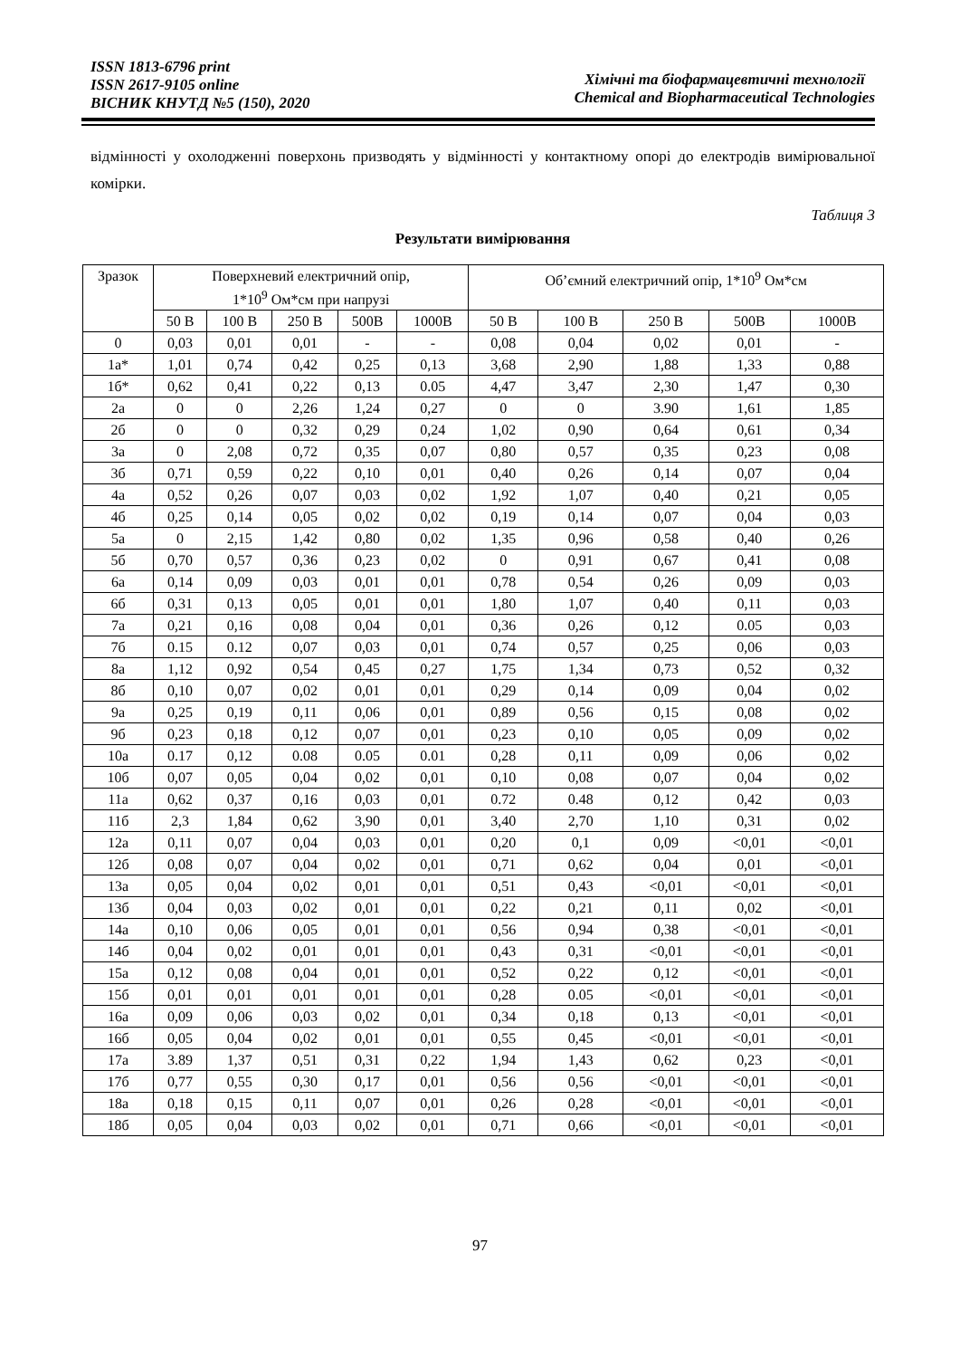ISSN 1813-6796 print
ISSN 2617-9105 online
ВІСНИК КНУТД №5 (150), 2020
Хімічні та біофармацевтичні технології
Chemical and Biopharmaceutical Technologies
відмінності у охолодженні поверхонь призводять у відмінності у контактному опорі до електродів вимірювальної комірки.
Таблиця 3
Результати вимірювання
| Зразок | Поверхневий електричний опір, 1*10<sup>9</sup> Ом*см при напрузі | | | | | Об’ємний електричний опір, 1*10<sup>9</sup> Ом*см | | | | |
| --- | --- | --- | --- | --- | --- | --- | --- | --- | --- | --- |
| | 50 В | 100 В | 250 В | 500В | 1000В | 50 В | 100 В | 250 В | 500В | 1000В |
| 0 | 0,03 | 0,01 | 0,01 | - | - | 0,08 | 0,04 | 0,02 | 0,01 | - |
| 1а* | 1,01 | 0,74 | 0,42 | 0,25 | 0,13 | 3,68 | 2,90 | 1,88 | 1,33 | 0,88 |
| 1б* | 0,62 | 0,41 | 0,22 | 0,13 | 0.05 | 4,47 | 3,47 | 2,30 | 1,47 | 0,30 |
| 2а | 0 | 0 | 2,26 | 1,24 | 0,27 | 0 | 0 | 3.90 | 1,61 | 1,85 |
| 2б | 0 | 0 | 0,32 | 0,29 | 0,24 | 1,02 | 0,90 | 0,64 | 0,61 | 0,34 |
| 3а | 0 | 2,08 | 0,72 | 0,35 | 0,07 | 0,80 | 0,57 | 0,35 | 0,23 | 0,08 |
| 3б | 0,71 | 0,59 | 0,22 | 0,10 | 0,01 | 0,40 | 0,26 | 0,14 | 0,07 | 0,04 |
| 4а | 0,52 | 0,26 | 0,07 | 0,03 | 0,02 | 1,92 | 1,07 | 0,40 | 0,21 | 0,05 |
| 4б | 0,25 | 0,14 | 0,05 | 0,02 | 0,02 | 0,19 | 0,14 | 0,07 | 0,04 | 0,03 |
| 5а | 0 | 2,15 | 1,42 | 0,80 | 0,02 | 1,35 | 0,96 | 0,58 | 0,40 | 0,26 |
| 5б | 0,70 | 0,57 | 0,36 | 0,23 | 0,02 | 0 | 0,91 | 0,67 | 0,41 | 0,08 |
| 6а | 0,14 | 0,09 | 0,03 | 0,01 | 0,01 | 0,78 | 0,54 | 0,26 | 0,09 | 0,03 |
| 6б | 0,31 | 0,13 | 0,05 | 0,01 | 0,01 | 1,80 | 1,07 | 0,40 | 0,11 | 0,03 |
| 7а | 0,21 | 0,16 | 0,08 | 0,04 | 0,01 | 0,36 | 0,26 | 0,12 | 0.05 | 0,03 |
| 7б | 0.15 | 0.12 | 0,07 | 0,03 | 0,01 | 0,74 | 0,57 | 0,25 | 0,06 | 0,03 |
| 8а | 1,12 | 0,92 | 0,54 | 0,45 | 0,27 | 1,75 | 1,34 | 0,73 | 0,52 | 0,32 |
| 8б | 0,10 | 0,07 | 0,02 | 0,01 | 0,01 | 0,29 | 0,14 | 0,09 | 0,04 | 0,02 |
| 9а | 0,25 | 0,19 | 0,11 | 0,06 | 0,01 | 0,89 | 0,56 | 0,15 | 0,08 | 0,02 |
| 9б | 0,23 | 0,18 | 0,12 | 0,07 | 0,01 | 0,23 | 0,10 | 0,05 | 0,09 | 0,02 |
| 10а | 0.17 | 0,12 | 0.08 | 0.05 | 0.01 | 0,28 | 0,11 | 0,09 | 0,06 | 0,02 |
| 10б | 0,07 | 0,05 | 0,04 | 0,02 | 0,01 | 0,10 | 0,08 | 0,07 | 0,04 | 0,02 |
| 11а | 0,62 | 0,37 | 0,16 | 0,03 | 0,01 | 0.72 | 0.48 | 0,12 | 0,42 | 0,03 |
| 11б | 2,3 | 1,84 | 0,62 | 3,90 | 0,01 | 3,40 | 2,70 | 1,10 | 0,31 | 0,02 |
| 12а | 0,11 | 0,07 | 0,04 | 0,03 | 0,01 | 0,20 | 0,1 | 0,09 | <0,01 | <0,01 |
| 12б | 0,08 | 0,07 | 0,04 | 0,02 | 0,01 | 0,71 | 0,62 | 0,04 | 0,01 | <0,01 |
| 13а | 0,05 | 0,04 | 0,02 | 0,01 | 0,01 | 0,51 | 0,43 | <0,01 | <0,01 | <0,01 |
| 13б | 0,04 | 0,03 | 0,02 | 0,01 | 0,01 | 0,22 | 0,21 | 0,11 | 0,02 | <0,01 |
| 14а | 0,10 | 0,06 | 0,05 | 0,01 | 0,01 | 0,56 | 0,94 | 0,38 | <0,01 | <0,01 |
| 14б | 0,04 | 0,02 | 0,01 | 0,01 | 0,01 | 0,43 | 0,31 | <0,01 | <0,01 | <0,01 |
| 15а | 0,12 | 0,08 | 0,04 | 0,01 | 0,01 | 0,52 | 0,22 | 0,12 | <0,01 | <0,01 |
| 15б | 0,01 | 0,01 | 0,01 | 0,01 | 0,01 | 0,28 | 0.05 | <0,01 | <0,01 | <0,01 |
| 16а | 0,09 | 0,06 | 0,03 | 0,02 | 0,01 | 0,34 | 0,18 | 0,13 | <0,01 | <0,01 |
| 16б | 0,05 | 0,04 | 0,02 | 0,01 | 0,01 | 0,55 | 0,45 | <0,01 | <0,01 | <0,01 |
| 17а | 3.89 | 1,37 | 0,51 | 0,31 | 0,22 | 1,94 | 1,43 | 0,62 | 0,23 | <0,01 |
| 17б | 0,77 | 0,55 | 0,30 | 0,17 | 0,01 | 0,56 | 0,56 | <0,01 | <0,01 | <0,01 |
| 18а | 0,18 | 0,15 | 0,11 | 0,07 | 0,01 | 0,26 | 0,28 | <0,01 | <0,01 | <0,01 |
| 18б | 0,05 | 0,04 | 0,03 | 0,02 | 0,01 | 0,71 | 0,66 | <0,01 | <0,01 | <0,01 |
97